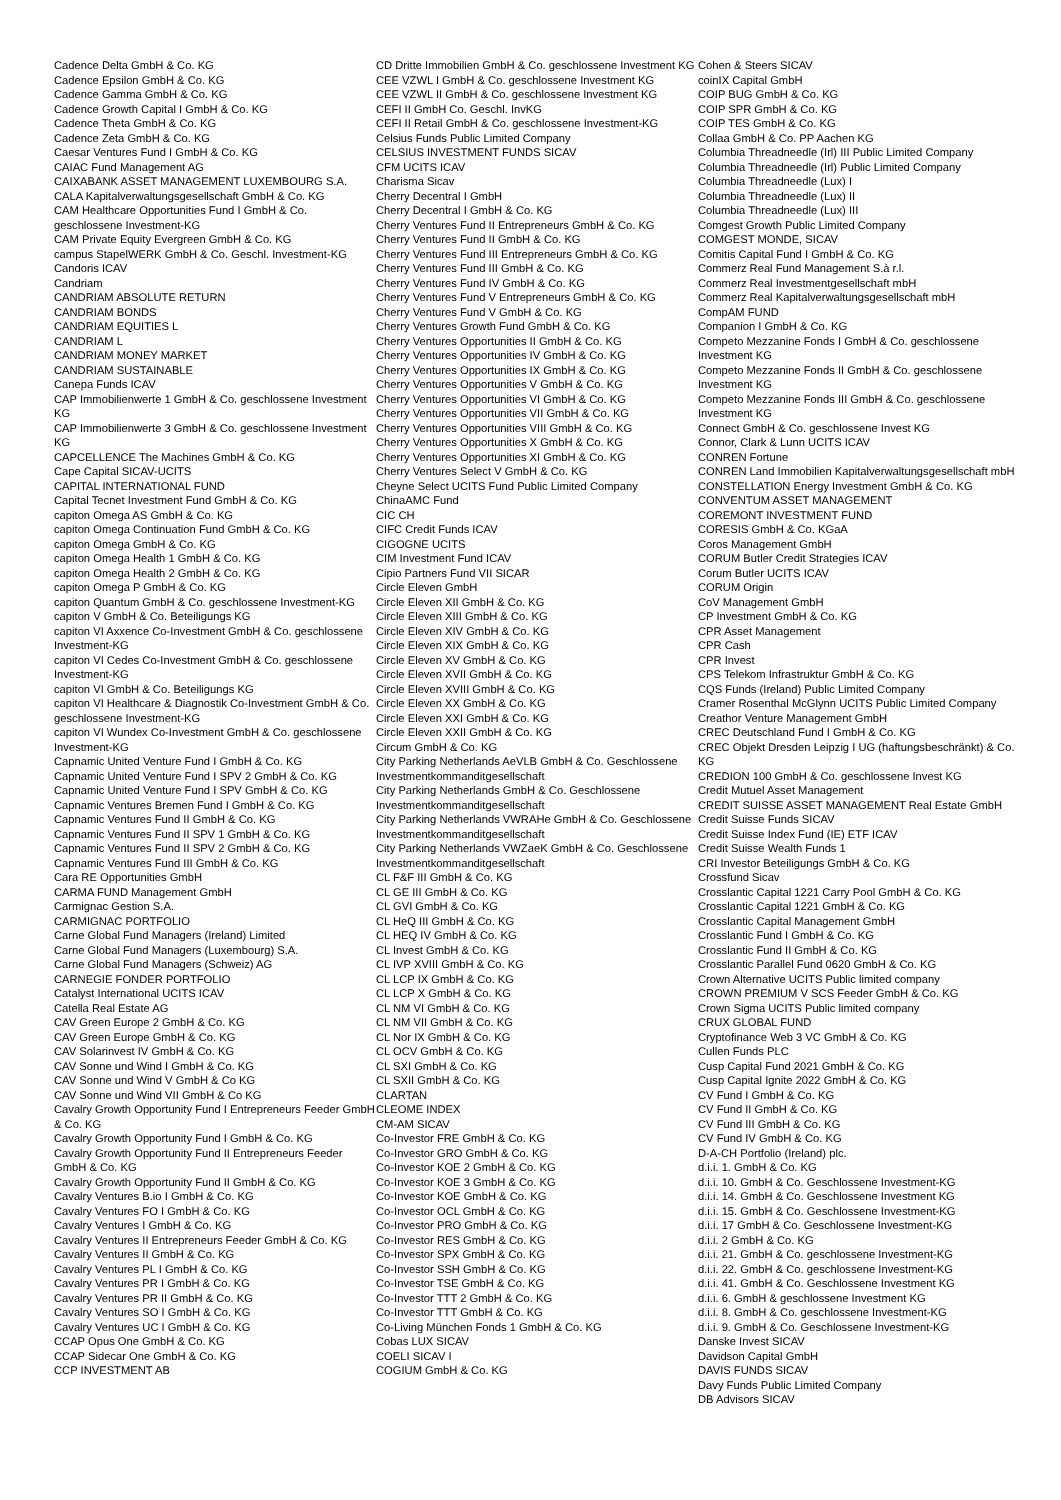Cadence Delta GmbH & Co. KG
Cadence Epsilon GmbH & Co. KG
Cadence Gamma GmbH & Co. KG
Cadence Growth Capital I GmbH & Co. KG
Cadence Theta GmbH & Co. KG
Cadence Zeta GmbH & Co. KG
Caesar Ventures Fund I GmbH & Co. KG
CAIAC Fund Management AG
CAIXABANK ASSET MANAGEMENT LUXEMBOURG S.A.
CALA Kapitalverwaltungsgesellschaft GmbH & Co. KG
CAM Healthcare Opportunities Fund I GmbH & Co. geschlossene Investment-KG
CAM Private Equity Evergreen GmbH & Co. KG
campus StapelWERK GmbH & Co. Geschl. Investment-KG
Candoris ICAV
Candriam
CANDRIAM ABSOLUTE RETURN
CANDRIAM BONDS
CANDRIAM EQUITIES L
CANDRIAM L
CANDRIAM MONEY MARKET
CANDRIAM SUSTAINABLE
Canepa Funds ICAV
CAP Immobilienwerte 1 GmbH & Co. geschlossene Investment KG
CAP Immobilienwerte 3 GmbH & Co. geschlossene Investment KG
CAPCELLENCE The Machines GmbH & Co. KG
Cape Capital SICAV-UCITS
CAPITAL INTERNATIONAL FUND
Capital Tecnet Investment Fund GmbH & Co. KG
capiton Omega AS GmbH & Co. KG
capiton Omega Continuation Fund GmbH & Co. KG
capiton Omega GmbH & Co. KG
capiton Omega Health 1 GmbH & Co. KG
capiton Omega Health 2 GmbH & Co. KG
capiton Omega P GmbH & Co. KG
capiton Quantum GmbH & Co. geschlossene Investment-KG
capiton V GmbH & Co. Beteiligungs KG
capiton VI Axxence Co-Investment GmbH & Co. geschlossene Investment-KG
capiton VI Cedes Co-Investment GmbH & Co. geschlossene Investment-KG
capiton VI GmbH & Co. Beteiligungs KG
capiton VI Healthcare & Diagnostik Co-Investment GmbH & Co. geschlossene Investment-KG
capiton VI Wundex Co-Investment GmbH & Co. geschlossene Investment-KG
Capnamic United Venture Fund I GmbH & Co. KG
Capnamic United Venture Fund I SPV 2 GmbH & Co. KG
Capnamic United Venture Fund I SPV GmbH & Co. KG
Capnamic Ventures Bremen Fund I GmbH & Co. KG
Capnamic Ventures Fund II GmbH & Co. KG
Capnamic Ventures Fund II SPV 1 GmbH & Co. KG
Capnamic Ventures Fund II SPV 2 GmbH & Co. KG
Capnamic Ventures Fund III GmbH & Co. KG
Cara RE Opportunities GmbH
CARMA FUND Management GmbH
Carmignac Gestion S.A.
CARMIGNAC PORTFOLIO
Carne Global Fund Managers (Ireland) Limited
Carne Global Fund Managers (Luxembourg) S.A.
Carne Global Fund Managers (Schweiz) AG
CARNEGIE FONDER PORTFOLIO
Catalyst International UCITS ICAV
Catella Real Estate AG
CAV Green Europe 2 GmbH & Co. KG
CAV Green Europe GmbH & Co. KG
CAV Solarinvest IV GmbH & Co. KG
CAV Sonne und Wind I GmbH & Co. KG
CAV Sonne und Wind V GmbH & Co KG
CAV Sonne und Wind VII GmbH & Co KG
Cavalry Growth Opportunity Fund I Entrepreneurs Feeder GmbH & Co. KG
Cavalry Growth Opportunity Fund I GmbH & Co. KG
Cavalry Growth Opportunity Fund II Entrepreneurs Feeder GmbH & Co. KG
Cavalry Growth Opportunity Fund II GmbH & Co. KG
Cavalry Ventures B.io I GmbH & Co. KG
Cavalry Ventures FO I GmbH & Co. KG
Cavalry Ventures I GmbH & Co. KG
Cavalry Ventures II Entrepreneurs Feeder GmbH & Co. KG
Cavalry Ventures II GmbH & Co. KG
Cavalry Ventures PL I GmbH & Co. KG
Cavalry Ventures PR I GmbH & Co. KG
Cavalry Ventures PR II GmbH & Co. KG
Cavalry Ventures SO I GmbH & Co. KG
Cavalry Ventures UC I GmbH & Co. KG
CCAP Opus One GmbH & Co. KG
CCAP Sidecar One GmbH & Co. KG
CCP INVESTMENT AB
CD Dritte Immobilien GmbH & Co. geschlossene Investment KG
CEE VZWL I GmbH & Co. geschlossene Investment KG
CEE VZWL II GmbH & Co. geschlossene Investment KG
CEFI II GmbH Co. Geschl. InvKG
CEFI II Retail GmbH & Co. geschlossene Investment-KG
Celsius Funds Public Limited Company
CELSIUS INVESTMENT FUNDS SICAV
CFM UCITS ICAV
Charisma Sicav
Cherry Decentral I GmbH
Cherry Decentral I GmbH & Co. KG
Cherry Ventures Fund II Entrepreneurs GmbH & Co. KG
Cherry Ventures Fund II GmbH & Co. KG
Cherry Ventures Fund III Entrepreneurs GmbH & Co. KG
Cherry Ventures Fund III GmbH & Co. KG
Cherry Ventures Fund IV GmbH & Co. KG
Cherry Ventures Fund V Entrepreneurs GmbH & Co. KG
Cherry Ventures Fund V GmbH & Co. KG
Cherry Ventures Growth Fund GmbH & Co. KG
Cherry Ventures Opportunities II GmbH & Co. KG
Cherry Ventures Opportunities IV GmbH & Co. KG
Cherry Ventures Opportunities IX GmbH & Co. KG
Cherry Ventures Opportunities V GmbH & Co. KG
Cherry Ventures Opportunities VI GmbH & Co. KG
Cherry Ventures Opportunities VII GmbH & Co. KG
Cherry Ventures Opportunities VIII GmbH & Co. KG
Cherry Ventures Opportunities X GmbH & Co. KG
Cherry Ventures Opportunities XI GmbH & Co. KG
Cherry Ventures Select V GmbH & Co. KG
Cheyne Select UCITS Fund Public Limited Company
ChinaAMC Fund
CIC CH
CIFC Credit Funds ICAV
CIGOGNE UCITS
CIM Investment Fund ICAV
Cipio Partners Fund VII SICAR
Circle Eleven GmbH
Circle Eleven XII GmbH & Co. KG
Circle Eleven XIII GmbH & Co. KG
Circle Eleven XIV GmbH & Co. KG
Circle Eleven XIX GmbH & Co. KG
Circle Eleven XV GmbH & Co. KG
Circle Eleven XVII GmbH & Co. KG
Circle Eleven XVIII GmbH & Co. KG
Circle Eleven XX GmbH & Co. KG
Circle Eleven XXI GmbH & Co. KG
Circle Eleven XXII GmbH & Co. KG
Circum GmbH & Co. KG
City Parking Netherlands AeVLB GmbH & Co. Geschlossene Investmentkommanditgesellschaft
City Parking Netherlands GmbH & Co. Geschlossene Investmentkommanditgesellschaft
City Parking Netherlands VWRAHe GmbH & Co. Geschlossene Investmentkommanditgesellschaft
City Parking Netherlands VWZaeK GmbH & Co. Geschlossene Investmentkommanditgesellschaft
CL F&F III GmbH & Co. KG
CL GE III GmbH & Co. KG
CL GVI GmbH & Co. KG
CL HeQ III GmbH & Co. KG
CL HEQ IV GmbH & Co. KG
CL Invest GmbH & Co. KG
CL IVP XVIII GmbH & Co. KG
CL LCP IX GmbH & Co. KG
CL LCP X GmbH & Co. KG
CL NM VI GmbH & Co. KG
CL NM VII GmbH & Co. KG
CL Nor IX GmbH & Co. KG
CL OCV GmbH & Co. KG
CL SXI GmbH & Co. KG
CL SXII GmbH & Co. KG
CLARTAN
CLEOME INDEX
CM-AM SICAV
Co-Investor FRE GmbH & Co. KG
Co-Investor GRO GmbH & Co. KG
Co-Investor KOE 2 GmbH & Co. KG
Co-Investor KOE 3 GmbH & Co. KG
Co-Investor KOE GmbH & Co. KG
Co-Investor OCL GmbH & Co. KG
Co-Investor PRO GmbH & Co. KG
Co-Investor RES GmbH & Co. KG
Co-Investor SPX GmbH & Co. KG
Co-Investor SSH GmbH & Co. KG
Co-Investor TSE GmbH & Co. KG
Co-Investor TTT 2 GmbH & Co. KG
Co-Investor TTT GmbH & Co. KG
Co-Living München Fonds 1 GmbH & Co. KG
Cobas LUX SICAV
COELI SICAV I
COGIUM GmbH & Co. KG
Cohen & Steers SICAV
coinIX Capital GmbH
COIP BUG GmbH & Co. KG
COIP SPR GmbH & Co. KG
COIP TES GmbH & Co. KG
Collaa GmbH & Co. PP Aachen KG
Columbia Threadneedle (Irl) III Public Limited Company
Columbia Threadneedle (Irl) Public Limited Company
Columbia Threadneedle (Lux) I
Columbia Threadneedle (Lux) II
Columbia Threadneedle (Lux) III
Comgest Growth Public Limited Company
COMGEST MONDE, SICAV
Comitis Capital Fund I GmbH & Co. KG
Commerz Real Fund Management S.à r.l.
Commerz Real Investmentgesellschaft mbH
Commerz Real Kapitalverwaltungsgesellschaft mbH
CompAM FUND
Companion I GmbH & Co. KG
Competo Mezzanine Fonds I GmbH & Co. geschlossene Investment KG
Competo Mezzanine Fonds II GmbH & Co. geschlossene Investment KG
Competo Mezzanine Fonds III GmbH & Co. geschlossene Investment KG
Connect GmbH & Co. geschlossene Invest KG
Connor, Clark & Lunn UCITS ICAV
CONREN Fortune
CONREN Land Immobilien Kapitalverwaltungsgesellschaft mbH
CONSTELLATION Energy Investment GmbH & Co. KG
CONVENTUM ASSET MANAGEMENT
COREMONT INVESTMENT FUND
CORESIS GmbH & Co. KGaA
Coros Management GmbH
CORUM Butler Credit Strategies ICAV
Corum Butler UCITS ICAV
CORUM Origin
CoV Management GmbH
CP Investment GmbH & Co. KG
CPR Asset Management
CPR Cash
CPR Invest
CPS Telekom Infrastruktur GmbH & Co. KG
CQS Funds (Ireland) Public Limited Company
Cramer Rosenthal McGlynn UCITS Public Limited Company
Creathor Venture Management GmbH
CREC Deutschland Fund I GmbH & Co. KG
CREC Objekt Dresden Leipzig I UG (haftungsbeschränkt) & Co. KG
CREDION 100 GmbH & Co. geschlossene Invest KG
Credit Mutuel Asset Management
CREDIT SUISSE ASSET MANAGEMENT Real Estate GmbH
Credit Suisse Funds SICAV
Credit Suisse Index Fund (IE) ETF ICAV
Credit Suisse Wealth Funds 1
CRI Investor Beteiligungs GmbH & Co. KG
Crossfund Sicav
Crosslantic Capital 1221 Carry Pool GmbH & Co. KG
Crosslantic Capital 1221 GmbH & Co. KG
Crosslantic Capital Management GmbH
Crosslantic Fund I GmbH & Co. KG
Crosslantic Fund II GmbH & Co. KG
Crosslantic Parallel Fund 0620 GmbH & Co. KG
Crown Alternative UCITS Public limited company
CROWN PREMIUM V SCS Feeder GmbH & Co. KG
Crown Sigma UCITS Public limited company
CRUX GLOBAL FUND
Cryptofinance Web 3 VC GmbH & Co. KG
Cullen Funds PLC
Cusp Capital Fund 2021 GmbH & Co. KG
Cusp Capital Ignite 2022 GmbH & Co. KG
CV Fund I GmbH & Co. KG
CV Fund II GmbH & Co. KG
CV Fund III GmbH & Co. KG
CV Fund IV GmbH & Co. KG
D-A-CH Portfolio (Ireland) plc.
d.i.i. 1. GmbH & Co. KG
d.i.i. 10. GmbH & Co. Geschlossene Investment-KG
d.i.i. 14. GmbH & Co. Geschlossene Investment KG
d.i.i. 15. GmbH & Co. Geschlossene Investment-KG
d.i.i. 17 GmbH & Co. Geschlossene Investment-KG
d.i.i. 2 GmbH & Co. KG
d.i.i. 21. GmbH & Co. geschlossene Investment-KG
d.i.i. 22. GmbH & Co. geschlossene Investment-KG
d.i.i. 41. GmbH & Co. Geschlossene Investment KG
d.i.i. 6. GmbH & geschlossene Investment KG
d.i.i. 8. GmbH & Co. geschlossene Investment-KG
d.i.i. 9. GmbH & Co. Geschlossene Investment-KG
Danske Invest SICAV
Davidson Capital GmbH
DAVIS FUNDS SICAV
Davy Funds Public Limited Company
DB Advisors SICAV